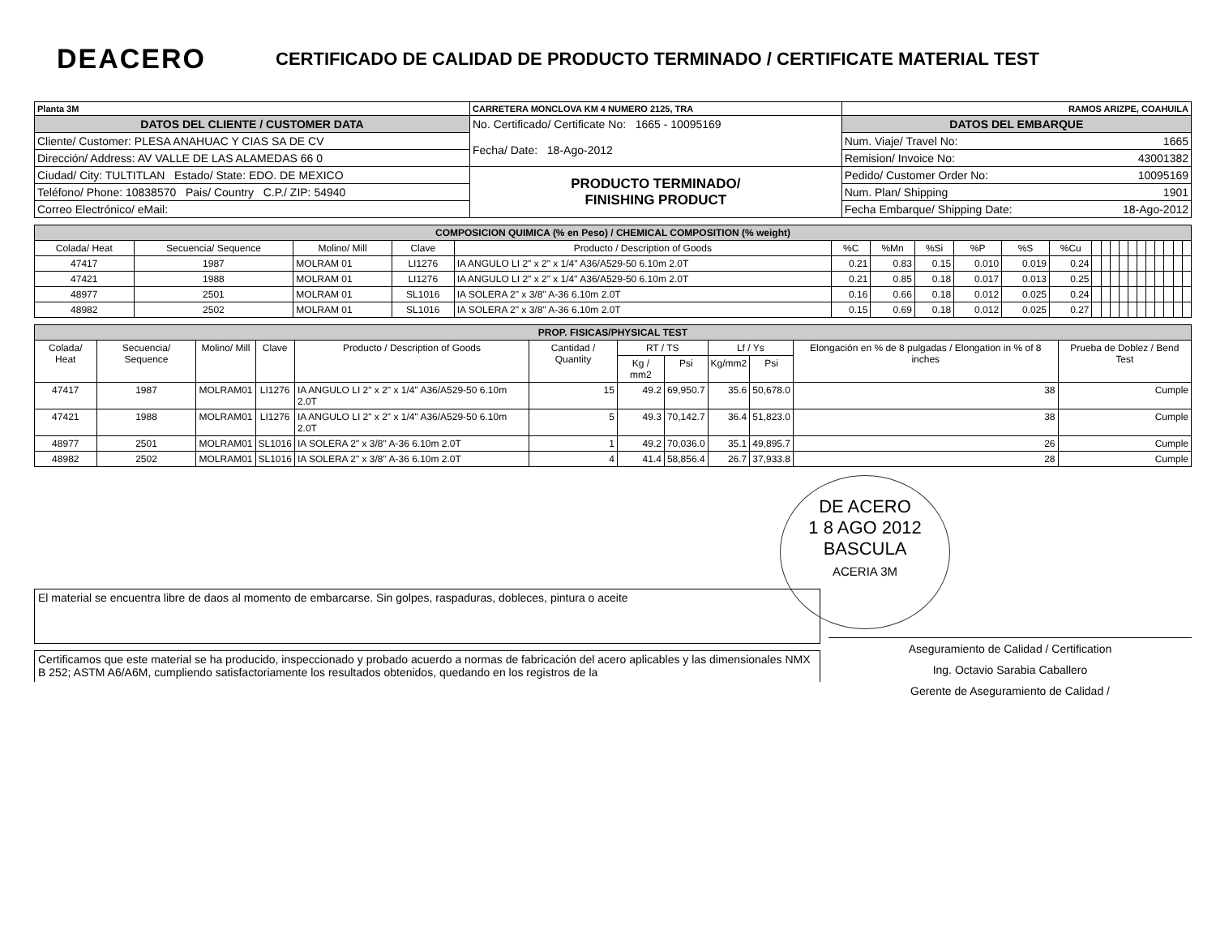DEACERO
CERTIFICADO DE CALIDAD DE PRODUCTO TERMINADO / CERTIFICATE MATERIAL TEST
| Planta 3M | CARRETERA MONCLOVA KM 4 NUMERO 2125, TRA | RAMOS ARIZPE, COAHUILA |
| DATOS DEL CLIENTE / CUSTOMER DATA | No. Certificado/ Certificate No: 1665 - 10095169 Fecha/ Date: 18-Ago-2012 | DATOS DEL EMBARQUE |
| Cliente/ Customer: PLESA ANAHUAC Y CIAS SA DE CV | | Num. Viaje/ Travel No: 1665 |
| Dirección/ Address: AV VALLE DE LAS ALAMEDAS 66 0 | | Remision/ Invoice No: 43001382 |
| Ciudad/ City: TULTITLAN Estado/ State: EDO. DE MEXICO | PRODUCTO TERMINADO/ FINISHING PRODUCT | Pedido/ Customer Order No: 10095169 |
| Teléfono/ Phone: 10838570 Pais/ Country C.P./ ZIP: 54940 | | Num. Plan/ Shipping 1901 |
| Correo Electrónico/ eMail: | | Fecha Embarque/ Shipping Date: 18-Ago-2012 |
| COMPOSICION QUIMICA (% en Peso) / CHEMICAL COMPOSITION (% weight) | | | | | | | | | | | | | | | | | | | | | |
| --- | --- | --- | --- | --- | --- | --- | --- | --- | --- | --- | --- | --- | --- | --- | --- | --- | --- | --- | --- | --- | --- |
| Colada/ Heat | Secuencia/ Sequence | Molino/ Mill | Clave | Producto / Description of Goods | %C | %Mn | %Si | %P | %S | %Cu | | | | | | | | | | | |
| 47417 | 1987 | MOLRAM 01 | LI1276 | IA ANGULO LI 2" x 2" x 1/4" A36/A529-50 6.10m 2.0T | 0.21 | 0.83 | 0.15 | 0.010 | 0.019 | 0.24 | | | | | | | | | | | |
| 47421 | 1988 | MOLRAM 01 | LI1276 | IA ANGULO LI 2" x 2" x 1/4" A36/A529-50 6.10m 2.0T | 0.21 | 0.85 | 0.18 | 0.017 | 0.013 | 0.25 | | | | | | | | | | | |
| 48977 | 2501 | MOLRAM 01 | SL1016 | IA SOLERA 2" x 3/8" A-36 6.10m 2.0T | 0.16 | 0.66 | 0.18 | 0.012 | 0.025 | 0.24 | | | | | | | | | | | |
| 48982 | 2502 | MOLRAM 01 | SL1016 | IA SOLERA 2" x 3/8" A-36 6.10m 2.0T | 0.15 | 0.69 | 0.18 | 0.012 | 0.025 | 0.27 | | | | | | | | | | | |
| PROP. FISICAS/PHYSICAL TEST | | | | | | | | | | | |
| --- | --- | --- | --- | --- | --- | --- | --- | --- | --- | --- | --- |
| Colada/ Heat | Secuencia/ Sequence | Molino/ Mill | Clave | Producto / Description of Goods | Cantidad / Quantity | RT / TS | | Lf / Ys | | Elongación en % de 8 pulgadas / Elongation in % of 8 inches | Prueba de Doblez / Bend Test |
| | | | | | | Kg / mm2 | Psi | Kg/mm2 | Psi | | |
| 47417 | 1987 | MOLRAM01 | LI1276 | IA ANGULO LI 2" x 2" x 1/4" A36/A529-50 6.10m 2.0T | 15 | 49.2 | 69,950.7 | 35.6 | 50,678.0 | 38 | Cumple |
| 47421 | 1988 | MOLRAM01 | LI1276 | IA ANGULO LI 2" x 2" x 1/4" A36/A529-50 6.10m 2.0T | 5 | 49.3 | 70,142.7 | 36.4 | 51,823.0 | 38 | Cumple |
| 48977 | 2501 | MOLRAM01 | SL1016 | IA SOLERA 2" x 3/8" A-36 6.10m 2.0T | 1 | 49.2 | 70,036.0 | 35.1 | 49,895.7 | 26 | Cumple |
| 48982 | 2502 | MOLRAM01 | SL1016 | IA SOLERA 2" x 3/8" A-36 6.10m 2.0T | 4 | 41.4 | 58,856.4 | 26.7 | 37,933.8 | 28 | Cumple |
DE ACERO
1 8 AGO 2012
BASCULA
ACERIA 3M
El material se encuentra libre de daos al momento de embarcarse. Sin golpes, raspaduras, dobleces, pintura o aceite
Certificamos que este material se ha producido, inspeccionado y probado acuerdo a normas de fabricación del acero aplicables y las dimensionales NMX B 252; ASTM A6/A6M, cumpliendo satisfactoriamente los resultados obtenidos, quedando en los registros de la
Aseguramiento de Calidad / Certification
Ing. Octavio Sarabia Caballero
Gerente de Aseguramiento de Calidad /